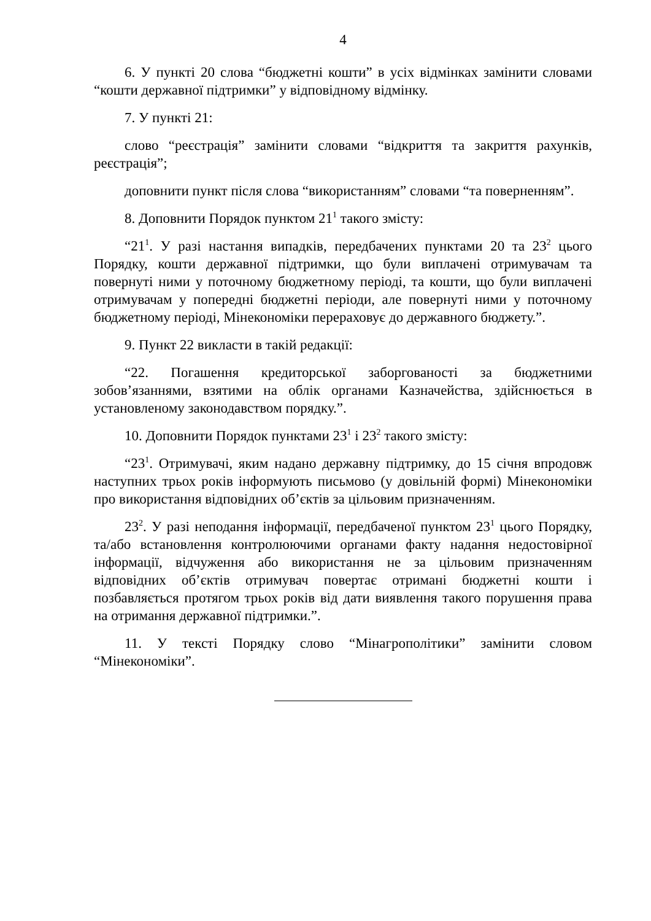4
6. У пункті 20 слова “бюджетні кошти” в усіх відмінках замінити словами “кошти державної підтримки” у відповідному відмінку.
7. У пункті 21:
слово “реєстрація” замінити словами “відкриття та закриття рахунків, реєстрація”;
доповнити пункт після слова “використанням” словами “та поверненням”.
8. Доповнити Порядок пунктом 21<sup>1</sup> такого змісту:
“21<sup>1</sup>. У разі настання випадків, передбачених пунктами 20 та 23<sup>2</sup> цього Порядку, кошти державної підтримки, що були виплачені отримувачам та повернуті ними у поточному бюджетному періоді, та кошти, що були виплачені отримувачам у попередні бюджетні періоди, але повернуті ними у поточному бюджетному періоді, Мінекономіки перераховує до державного бюджету.”.
9. Пункт 22 викласти в такій редакції:
“22. Погашення кредиторської заборгованості за бюджетними зобов’язаннями, взятими на облік органами Казначейства, здійснюється в установленому законодавством порядку.”.
10. Доповнити Порядок пунктами 23<sup>1</sup> і 23<sup>2</sup> такого змісту:
“23<sup>1</sup>. Отримувачі, яким надано державну підтримку, до 15 січня впродовж наступних трьох років інформують письмово (у довільній формі) Мінекономіки про використання відповідних об’єктів за цільовим призначенням.
23<sup>2</sup>. У разі неподання інформації, передбаченої пунктом 23<sup>1</sup> цього Порядку, та/або встановлення контролюючими органами факту надання недостовірної інформації, відчуження або використання не за цільовим призначенням відповідних об’єктів отримувач повертає отримані бюджетні кошти і позбавляється протягом трьох років від дати виявлення такого порушення права на отримання державної підтримки.”.
11. У тексті Порядку слово “Мінагрополітики” замінити словом “Мінекономіки”.